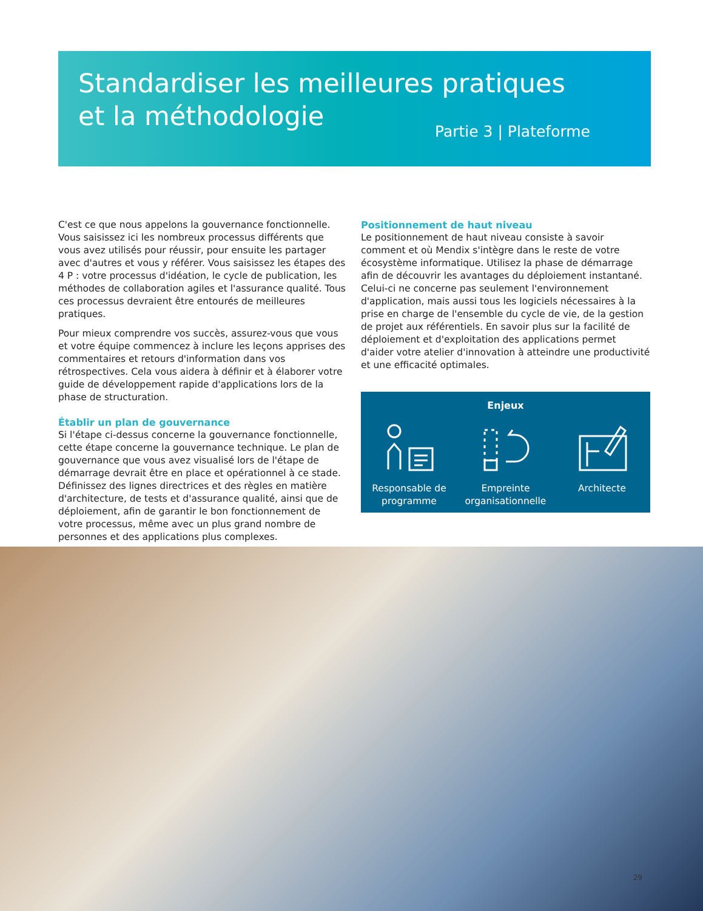Standardiser les meilleures pratiques
et la méthodologie
Partie 3 | Plateforme
C'est ce que nous appelons la gouvernance fonctionnelle. Vous saisissez ici les nombreux processus différents que vous avez utilisés pour réussir, pour ensuite les partager avec d'autres et vous y référer. Vous saisissez les étapes des 4 P : votre processus d'idéation, le cycle de publication, les méthodes de collaboration agiles et l'assurance qualité. Tous ces processus devraient être entourés de meilleures pratiques.
Pour mieux comprendre vos succès, assurez-vous que vous et votre équipe commencez à inclure les leçons apprises des commentaires et retours d'information dans vos rétrospectives. Cela vous aidera à définir et à élaborer votre guide de développement rapide d'applications lors de la phase de structuration.
Établir un plan de gouvernance
Si l'étape ci-dessus concerne la gouvernance fonctionnelle, cette étape concerne la gouvernance technique. Le plan de gouvernance que vous avez visualisé lors de l'étape de démarrage devrait être en place et opérationnel à ce stade. Définissez des lignes directrices et des règles en matière d'architecture, de tests et d'assurance qualité, ainsi que de déploiement, afin de garantir le bon fonctionnement de votre processus, même avec un plus grand nombre de personnes et des applications plus complexes.
Positionnement de haut niveau
Le positionnement de haut niveau consiste à savoir comment et où Mendix s'intègre dans le reste de votre écosystème informatique. Utilisez la phase de démarrage afin de découvrir les avantages du déploiement instantané. Celui-ci ne concerne pas seulement l'environnement d'application, mais aussi tous les logiciels nécessaires à la prise en charge de l'ensemble du cycle de vie, de la gestion de projet aux référentiels. En savoir plus sur la facilité de déploiement et d'exploitation des applications permet d'aider votre atelier d'innovation à atteindre une productivité et une efficacité optimales.
Enjeux
Responsable de programme
Empreinte organisationnelle
Architecte
29